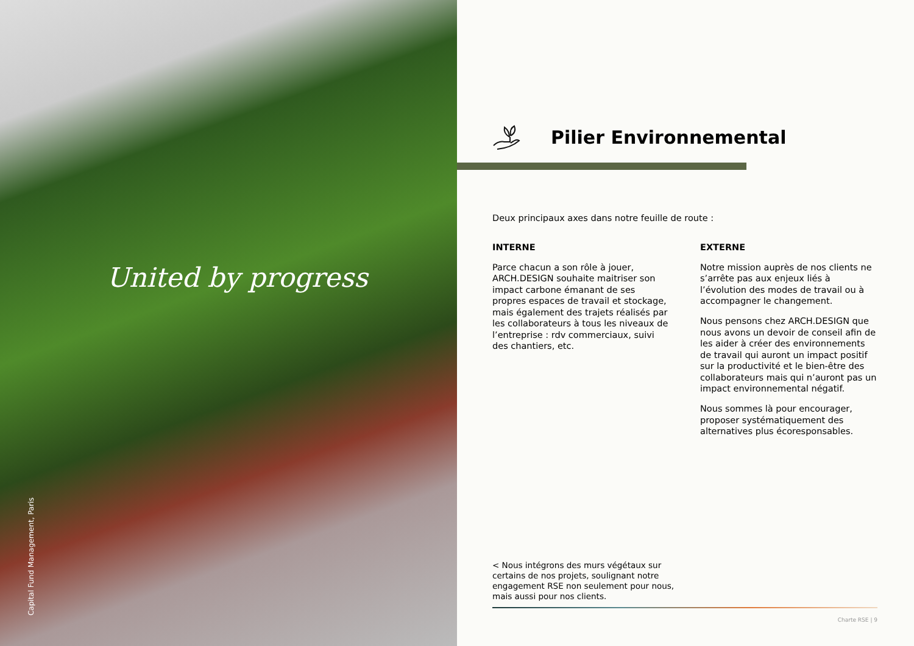United by progress
Capital Fund Management, Paris
Pilier Environnemental
Deux principaux axes dans notre feuille de route :
INTERNE
Parce chacun a son rôle à jouer, ARCH.DESIGN souhaite maitriser son impact carbone émanant de ses propres espaces de travail et stockage, mais également des trajets réalisés par les collaborateurs à tous les niveaux de l’entreprise : rdv commerciaux, suivi des chantiers, etc.
EXTERNE
Notre mission auprès de nos clients ne s’arrête pas aux enjeux liés à l’évolution des modes de travail ou à accompagner le changement.
Nous pensons chez ARCH.DESIGN que nous avons un devoir de conseil afin de les aider à créer des environnements de travail qui auront un impact positif sur la productivité et le bien-être des collaborateurs mais qui n’auront pas un impact environnemental négatif.
Nous sommes là pour encourager, proposer systématiquement des alternatives plus écoresponsables.
< Nous intégrons des murs végétaux sur certains de nos projets, soulignant notre engagement RSE non seulement pour nous, mais aussi pour nos clients.
Charte RSE | 9